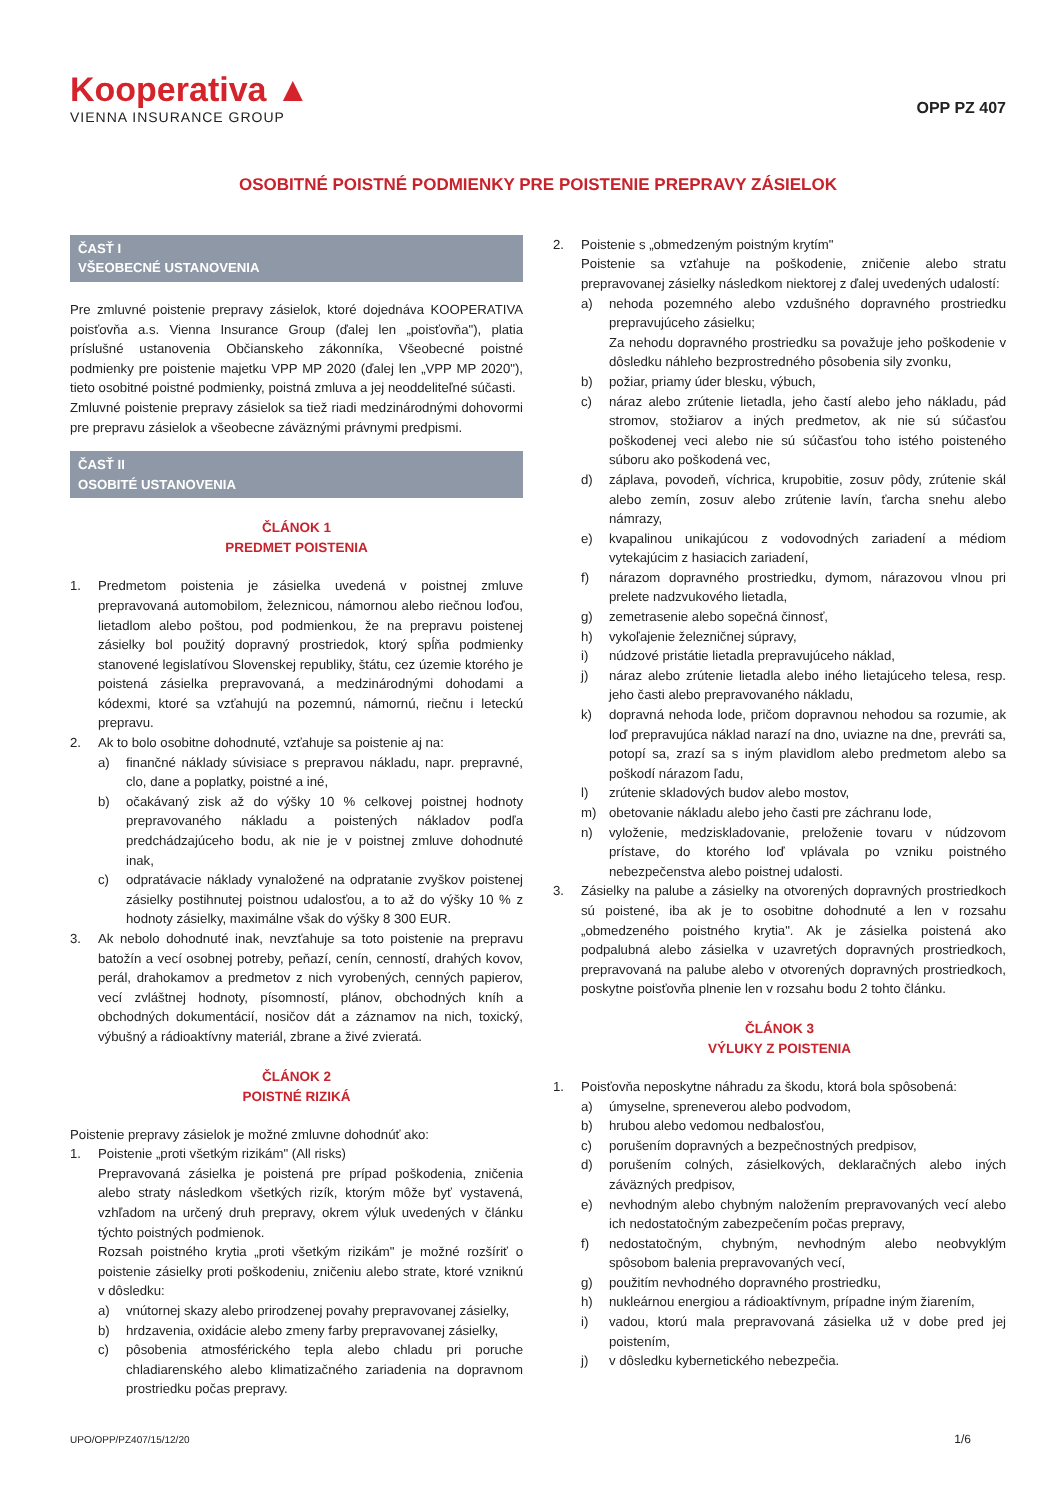Kooperativa ▲
VIENNA INSURANCE GROUP
OPP PZ 407
OSOBITNÉ POISTNÉ PODMIENKY PRE POISTENIE PREPRAVY ZÁSIELOK
ČASŤ I
VŠEOBECNÉ USTANOVENIA
Pre zmluvné poistenie prepravy zásielok, ktoré dojednáva KOOPERATIVA poisťovňa a.s. Vienna Insurance Group (ďalej len „poisťovňa"), platia príslušné ustanovenia Občianskeho zákonníka, Všeobecné poistné podmienky pre poistenie majetku VPP MP 2020 (ďalej len „VPP MP 2020"), tieto osobitné poistné podmienky, poistná zmluva a jej neoddeliteľné súčasti.
Zmluvné poistenie prepravy zásielok sa tiež riadi medzinárodnými dohovormi pre prepravu zásielok a všeobecne záväznými právnymi predpismi.
ČASŤ II
OSOBITÉ USTANOVENIA
ČLÁNOK 1
PREDMET POISTENIA
1. Predmetom poistenia je zásielka uvedená v poistnej zmluve prepravovaná automobilom, železnicou, námornou alebo riečnou loďou, lietadlom alebo poštou, pod podmienkou, že na prepravu poistenej zásielky bol použitý dopravný prostriedok, ktorý spĺňa podmienky stanovené legislatívou Slovenskej republiky, štátu, cez územie ktorého je poistená zásielka prepravovaná, a medzinárodnými dohodami a kódexmi, ktoré sa vzťahujú na pozemnú, námornú, riečnu i leteckú prepravu.
2. Ak to bolo osobitne dohodnuté, vzťahuje sa poistenie aj na:
a) finančné náklady súvisiace s prepravou nákladu, napr. prepravné, clo, dane a poplatky, poistné a iné,
b) očakávaný zisk až do výšky 10 % celkovej poistnej hodnoty prepravovaného nákladu a poistených nákladov podľa predchádzajúceho bodu, ak nie je v poistnej zmluve dohodnuté inak,
c) odpratávacie náklady vynaložené na odpratanie zvyškov poistenej zásielky postihnutej poistnou udalosťou, a to až do výšky 10 % z hodnoty zásielky, maximálne však do výšky 8 300 EUR.
3. Ak nebolo dohodnuté inak, nevzťahuje sa toto poistenie na prepravu batožín a vecí osobnej potreby, peňazí, cenín, cenností, drahých kovov, perál, drahokamov a predmetov z nich vyrobených, cenných papierov, vecí zvláštnej hodnoty, písomností, plánov, obchodných kníh a obchodných dokumentácií, nosičov dát a záznamov na nich, toxický, výbušný a rádioaktívny materiál, zbrane a živé zvieratá.
ČLÁNOK 2
POISTNÉ RIZIKÁ
Poistenie prepravy zásielok je možné zmluvne dohodnúť ako:
1. Poistenie „proti všetkým rizikám" (All risks)
Prepravovaná zásielka je poistená pre prípad poškodenia, zničenia alebo straty následkom všetkých rizík, ktorým môže byť vystavená, vzhľadom na určený druh prepravy, okrem výluk uvedených v článku týchto poistných podmienok.
Rozsah poistného krytia „proti všetkým rizikám" je možné rozšíriť o poistenie zásielky proti poškodeniu, zničeniu alebo strate, ktoré vzniknú v dôsledku:
a) vnútornej skazy alebo prirodzenej povahy prepravovanej zásielky,
b) hrdzavenia, oxidácie alebo zmeny farby prepravovanej zásielky,
c) pôsobenia atmosférického tepla alebo chladu pri poruche chladiarenského alebo klimatizačného zariadenia na dopravnom prostriedku počas prepravy.
2. Poistenie s „obmedzeným poistným krytím"
Poistenie sa vzťahuje na poškodenie, zničenie alebo stratu prepravovanej zásielky následkom niektorej z ďalej uvedených udalostí:
a) nehoda pozemného alebo vzdušného dopravného prostriedku prepravujúceho zásielku;
Za nehodu dopravného prostriedku sa považuje jeho poškodenie v dôsledku náhleho bezprostredného pôsobenia sily zvonku,
b) požiar, priamy úder blesku, výbuch,
c) náraz alebo zrútenie lietadla, jeho častí alebo jeho nákladu, pád stromov, stožiarov a iných predmetov, ak nie sú súčasťou poškodenej veci alebo nie sú súčasťou toho istého poisteného súboru ako poškodená vec,
d) záplava, povodeň, víchrica, krupobitie, zosuv pôdy, zrútenie skál alebo zemín, zosuv alebo zrútenie lavín, ťarcha snehu alebo námrazy,
e) kvapalinou unikajúcou z vodovodných zariadení a médiom vytekajúcim z hasiacich zariadení,
f) nárazom dopravného prostriedku, dymom, nárazovou vlnou pri prelete nadzvukového lietadla,
g) zemetrasenie alebo sopečná činnosť,
h) vykoľajenie železničnej súpravy,
i) núdzové pristátie lietadla prepravujúceho náklad,
j) náraz alebo zrútenie lietadla alebo iného lietajúceho telesa, resp. jeho časti alebo prepravovaného nákladu,
k) dopravná nehoda lode, pričom dopravnou nehodou sa rozumie, ak loď prepravujúca náklad narazí na dno, uviazne na dne, prevráti sa, potopí sa, zrazí sa s iným plavidlom alebo predmetom alebo sa poškodí nárazom ľadu,
l) zrútenie skladových budov alebo mostov,
m) obetovanie nákladu alebo jeho časti pre záchranu lode,
n) vyloženie, medziskladovanie, preloženie tovaru v núdzovom prístave, do ktorého loď vplávala po vzniku poistného nebezpečenstva alebo poistnej udalosti.
3. Zásielky na palube a zásielky na otvorených dopravných prostriedkoch sú poistené, iba ak je to osobitne dohodnuté a len v rozsahu „obmedzeného poistného krytia". Ak je zásielka poistená ako podpalubná alebo zásielka v uzavretých dopravných prostriedkoch, prepravovaná na palube alebo v otvorených dopravných prostriedkoch, poskytne poisťovňa plnenie len v rozsahu bodu 2 tohto článku.
ČLÁNOK 3
VÝLUKY Z POISTENIA
1. Poisťovňa neposkytne náhradu za škodu, ktorá bola spôsobená:
a) úmyselne, spreneverou alebo podvodom,
b) hrubou alebo vedomou nedbalosťou,
c) porušením dopravných a bezpečnostných predpisov,
d) porušením colných, zásielkových, deklaračných alebo iných záväzných predpisov,
e) nevhodným alebo chybným naložením prepravovaných vecí alebo ich nedostatočným zabezpečením počas prepravy,
f) nedostatočným, chybným, nevhodným alebo neobvyklým spôsobom balenia prepravovaných vecí,
g) použitím nevhodného dopravného prostriedku,
h) nukleárnou energiou a rádioaktívnym, prípadne iným žiarením,
i) vadou, ktorú mala prepravovaná zásielka už v dobe pred jej poistením,
j) v dôsledku kybernetického nebezpečia.
UPO/OPP/PZ407/15/12/20 1/6